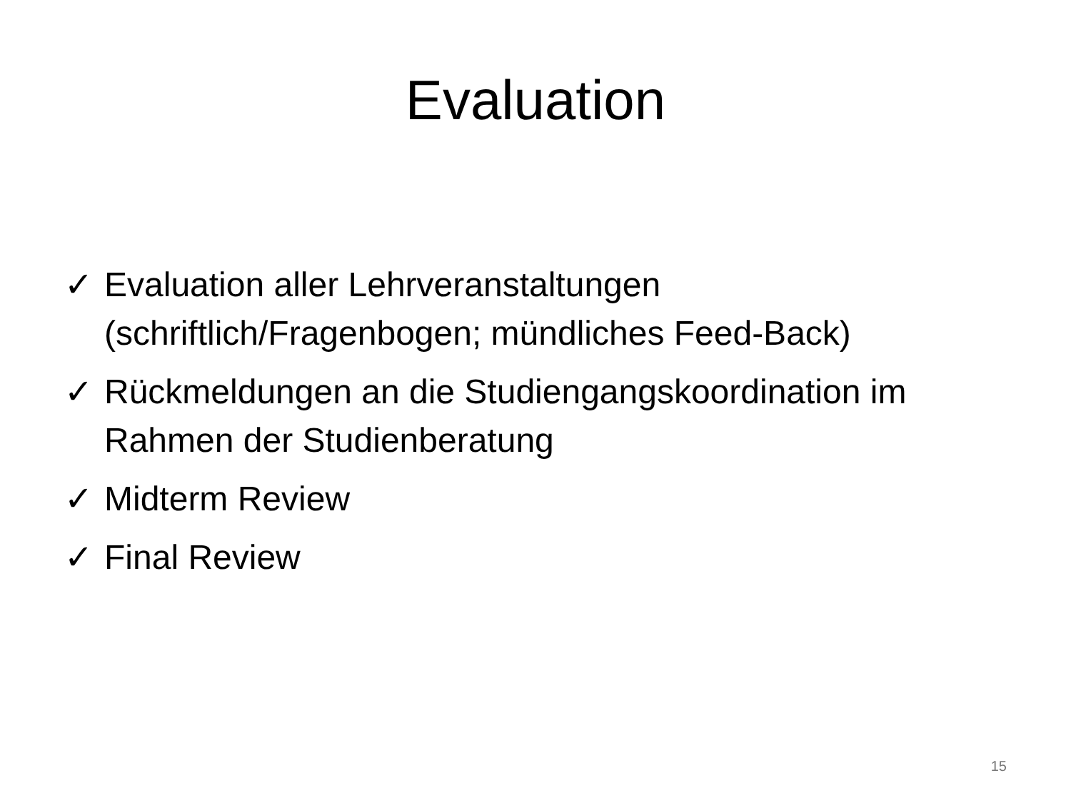Evaluation
✓ Evaluation aller Lehrveranstaltungen (schriftlich/Fragenbogen; mündliches Feed-Back)
✓ Rückmeldungen an die Studiengangskoordination im Rahmen der Studienberatung
✓ Midterm Review
✓ Final Review
15